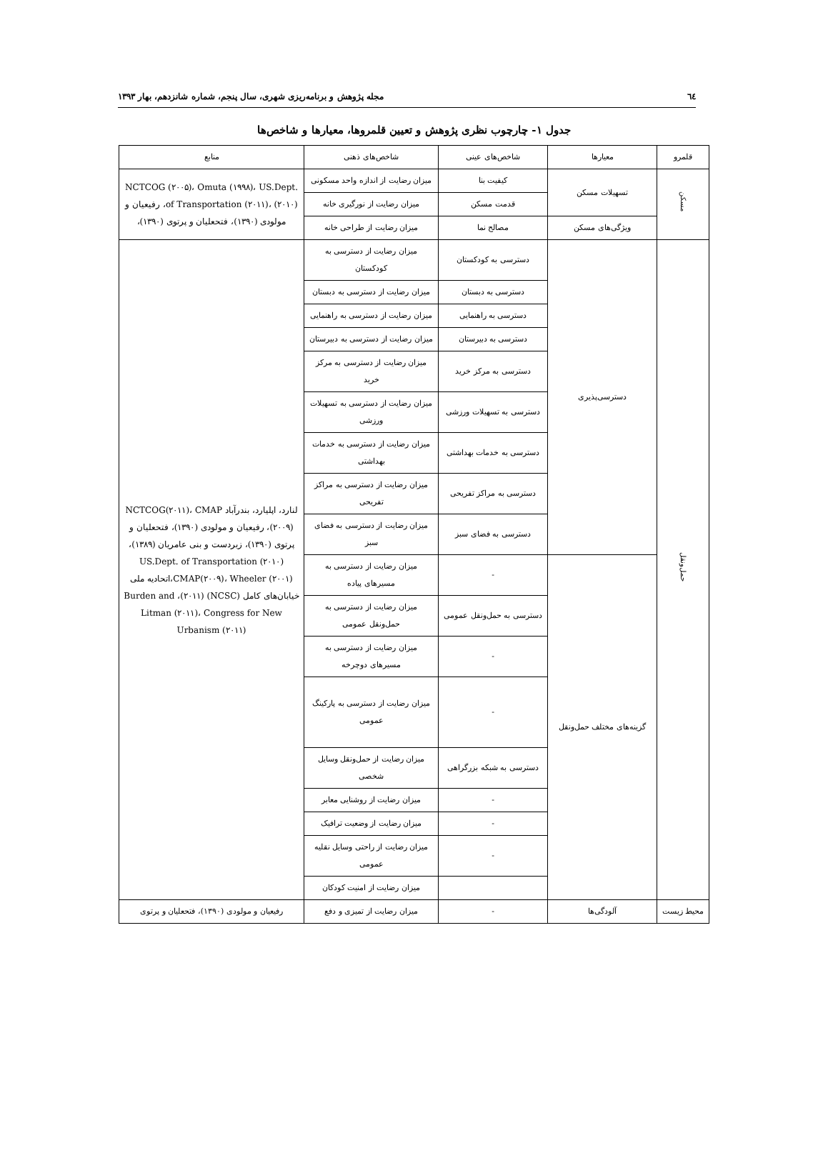٦٤ مجله پژوهش و برنامه‌ریزی شهری، سال پنجم، شماره شانزدهم، بهار ۱۳۹۳
جدول ۱- چارچوب نظری پژوهش و تعیین قلمروها، معیارها و شاخص‌ها
| قلمرو | معیارها | شاخص‌های عینی | شاخص‌های ذهنی | منابع |
| --- | --- | --- | --- | --- |
| مسکن | تسهیلات مسکن | کیفیت بنا | میزان رضایت از اندازه واحد مسکونی | NCTCOG (۲۰۰۵)، Omuta (۱۹۹۸)، US.Dept. of Transportation (۲۰۱۱)، (۲۰۱۰)، رفیعیان و مولودی (۱۳۹۰)، فتحعلیان و پرتوی (۱۳۹۰)، |
| | | قدمت مسکن | میزان رضایت از نورگیری خانه | |
| | ویژگی‌های مسکن | مصالح نما | میزان رضایت از طراحی خانه | |
| حمل‌ونقل | دسترسی‌پذیری | دسترسی به کودکستان | میزان رضایت از دسترسی به کودکستان | لنارد، اپلیارد، بندرآباد NCTCOG(۲۰۱۱)، CMAP (۲۰۰۹)، رفیعیان و مولودی (۱۳۹۰)، فتحعلیان و پرتوی (۱۳۹۰)، زبردست و بنی عامریان (۱۳۸۹)، US.Dept. of Transportation (۲۰۱۰) CMAP(۲۰۰۹)، Wheeler (۲۰۰۱)،اتحادیه ملی خیابان‌های کامل (NCSC) (۲۰۱۱)، Burden and Litman (۲۰۱۱)، Congress for New Urbanism (۲۰۱۱) |
| | | دسترسی به دبستان | میزان رضایت از دسترسی به دبستان | |
| | | دسترسی به راهنمایی | میزان رضایت از دسترسی به راهنمایی | |
| | | دسترسی به دبیرستان | میزان رضایت از دسترسی به دبیرستان | |
| | | دسترسی به مرکز خرید | میزان رضایت از دسترسی به مرکز خرید | |
| | | دسترسی به تسهیلات ورزشی | میزان رضایت از دسترسی به تسهیلات ورزشی | |
| | | دسترسی به خدمات بهداشتی | میزان رضایت از دسترسی به خدمات بهداشتی | |
| | | دسترسی به مراکز تفریحی | میزان رضایت از دسترسی به مراکز تفریحی | |
| | | دسترسی به فضای سبز | میزان رضایت از دسترسی به فضای سبز | |
| | گزینه‌های مختلف حمل‌ونقل | - | میزان رضایت از دسترسی به مسیرهای پیاده | |
| | | دسترسی به حمل‌ونقل عمومی | میزان رضایت از دسترسی به حمل‌ونقل عمومی | |
| | | - | میزان رضایت از دسترسی به مسیرهای دوچرخه | |
| | | - | میزان رضایت از دسترسی به پارکینگ عمومی | |
| | | دسترسی به شبکه بزرگراهی | میزان رضایت از حمل‌ونقل وسایل شخصی | |
| | | - | میزان رضایت از روشنایی معابر | |
| | | - | میزان رضایت از وضعیت ترافیک | |
| | | - | میزان رضایت از راحتی وسایل نقلیه عمومی | |
| | | | میزان رضایت از امنیت کودکان | |
| محیط زیست | آلودگی‌ها | - | میزان رضایت از تمیزی و دفع | رفیعیان و مولودی (۱۳۹۰)، فتحعلیان و پرتوی |